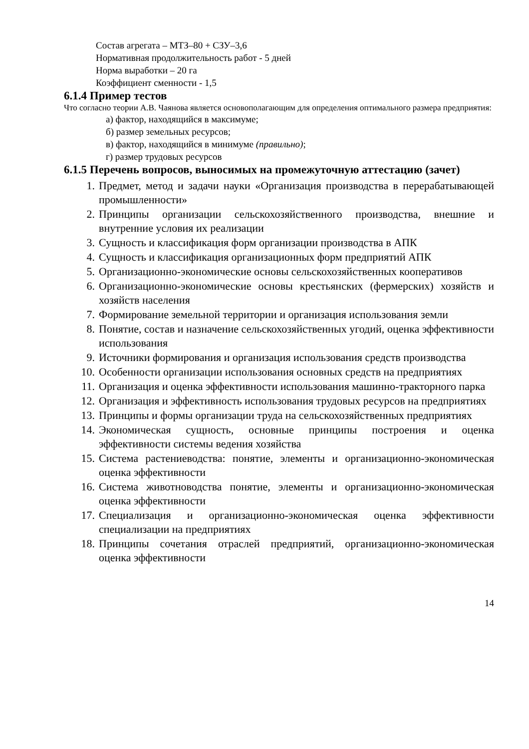Состав агрегата – МТЗ–80 + СЗУ–3,6
Нормативная продолжительность работ - 5 дней
Норма выработки – 20 га
Коэффициент сменности - 1,5
6.1.4 Пример тестов
Что согласно теории А.В. Чаянова является основополагающим для определения оптимального размера предприятия:
а) фактор, находящийся в максимуме;
б) размер земельных ресурсов;
в) фактор, находящийся в минимуме (правильно);
г) размер трудовых ресурсов
6.1.5 Перечень вопросов, выносимых на промежуточную аттестацию (зачет)
1. Предмет, метод и задачи науки «Организация производства в перерабатывающей промышленности»
2. Принципы организации сельскохозяйственного производства, внешние и внутренние условия их реализации
3. Сущность и классификация форм организации производства в АПК
4. Сущность и классификация организационных форм предприятий АПК
5. Организационно-экономические основы сельскохозяйственных кооперативов
6. Организационно-экономические основы крестьянских (фермерских) хозяйств и хозяйств населения
7. Формирование земельной территории и организация использования земли
8. Понятие, состав и назначение сельскохозяйственных угодий, оценка эффективности использования
9. Источники формирования и организация использования средств производства
10. Особенности организации использования основных средств на предприятиях
11. Организация и оценка эффективности использования машинно-тракторного парка
12. Организация и эффективность использования трудовых ресурсов на предприятиях
13. Принципы и формы организации труда на сельскохозяйственных предприятиях
14. Экономическая сущность, основные принципы построения и оценка эффективности системы ведения хозяйства
15. Система растениеводства: понятие, элементы и организационно-экономическая оценка эффективности
16. Система животноводства понятие, элементы и организационно-экономическая оценка эффективности
17. Специализация и организационно-экономическая оценка эффективности специализации на предприятиях
18. Принципы сочетания отраслей предприятий, организационно-экономическая оценка эффективности
14